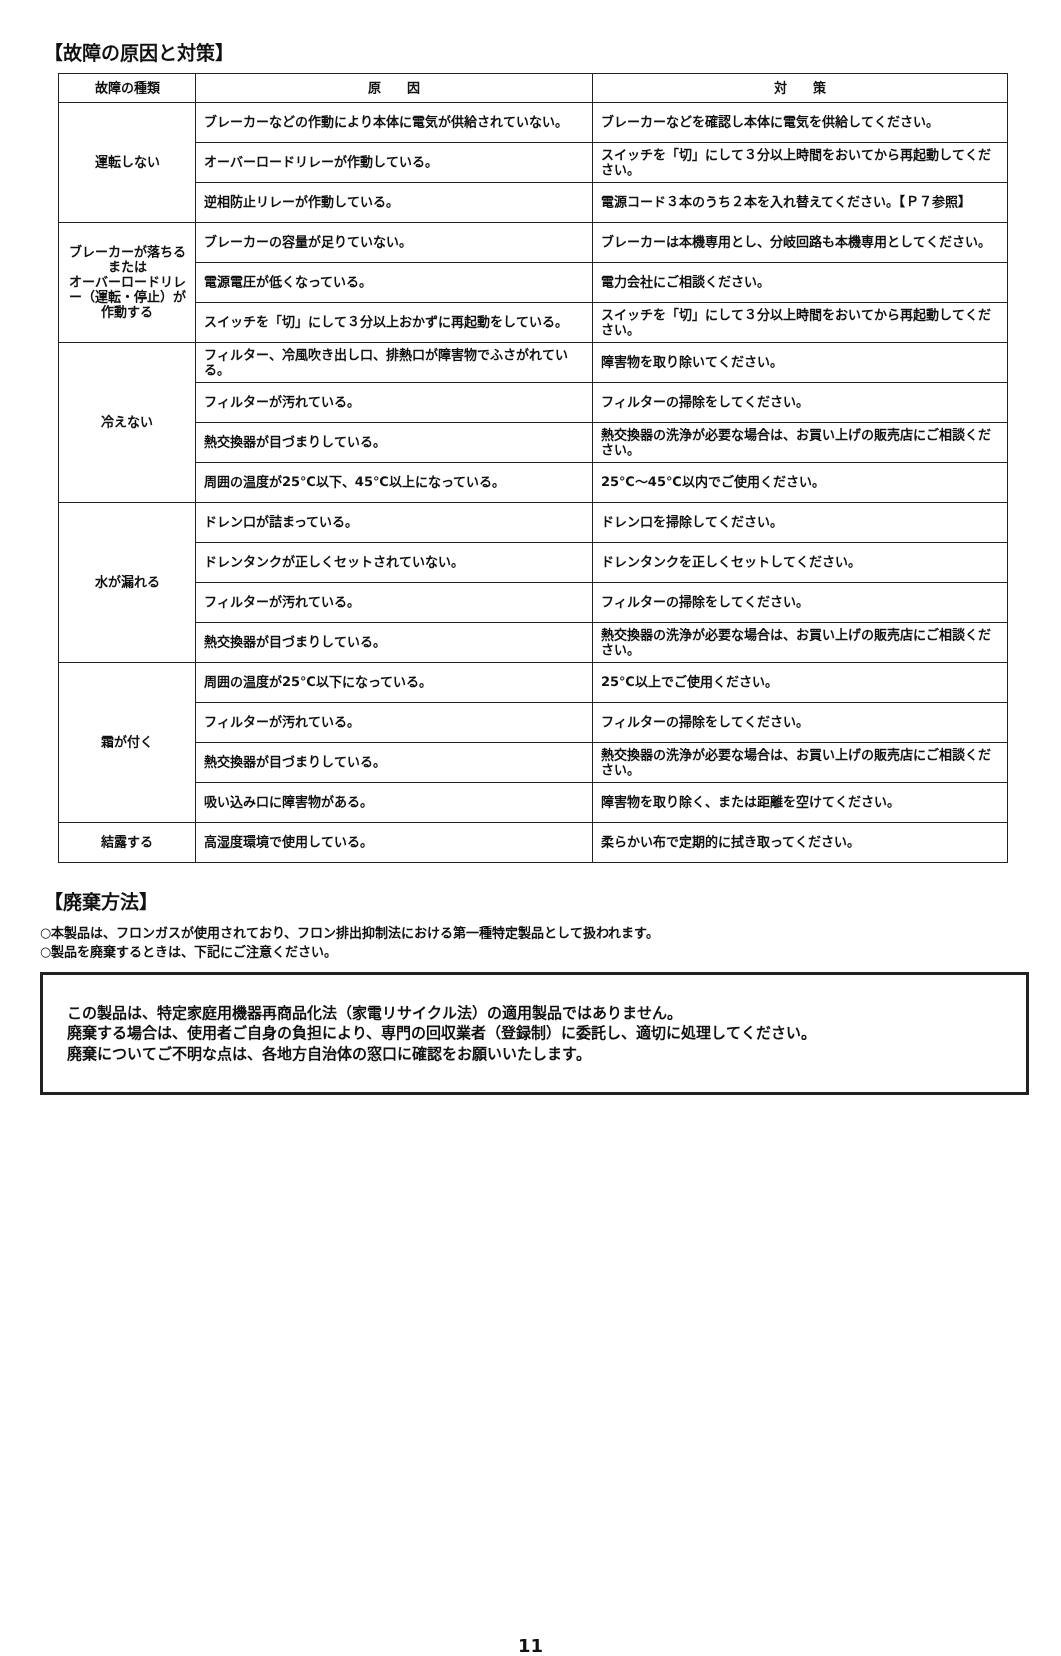【故障の原因と対策】
| 故障の種類 | 原 因 | 対 策 |
| --- | --- | --- |
| 運転しない | ブレーカーなどの作動により本体に電気が供給されていない。 | ブレーカーなどを確認し本体に電気を供給してください。 |
| | オーバーロードリレーが作動している。 | スイッチを「切」にして３分以上時間をおいてから再起動してください。 |
| | 逆相防止リレーが作動している。 | 電源コード３本のうち２本を入れ替えてください。【Ｐ７参照】 |
| ブレーカーが落ちる または オーバーロードリレー（運転・停止）が作動する | ブレーカーの容量が足りていない。 | ブレーカーは本機専用とし、分岐回路も本機専用としてください。 |
| | 電源電圧が低くなっている。 | 電力会社にご相談ください。 |
| | スイッチを「切」にして３分以上おかずに再起動をしている。 | スイッチを「切」にして３分以上時間をおいてから再起動してください。 |
| 冷えない | フィルター、冷風吹き出し口、排熱口が障害物でふさがれている。 | 障害物を取り除いてください。 |
| | フィルターが汚れている。 | フィルターの掃除をしてください。 |
| | 熱交換器が目づまりしている。 | 熱交換器の洗浄が必要な場合は、お買い上げの販売店にご相談ください。 |
| | 周囲の温度が25℃以下、45℃以上になっている。 | 25℃～45℃以内でご使用ください。 |
| 水が漏れる | ドレン口が詰まっている。 | ドレン口を掃除してください。 |
| | ドレンタンクが正しくセットされていない。 | ドレンタンクを正しくセットしてください。 |
| | フィルターが汚れている。 | フィルターの掃除をしてください。 |
| | 熱交換器が目づまりしている。 | 熱交換器の洗浄が必要な場合は、お買い上げの販売店にご相談ください。 |
| 霜が付く | 周囲の温度が25℃以下になっている。 | 25℃以上でご使用ください。 |
| | フィルターが汚れている。 | フィルターの掃除をしてください。 |
| | 熱交換器が目づまりしている。 | 熱交換器の洗浄が必要な場合は、お買い上げの販売店にご相談ください。 |
| | 吸い込み口に障害物がある。 | 障害物を取り除く、または距離を空けてください。 |
| 結露する | 高湿度環境で使用している。 | 柔らかい布で定期的に拭き取ってください。 |
【廃棄方法】
○本製品は、フロンガスが使用されており、フロン排出抑制法における第一種特定製品として扱われます。
○製品を廃棄するときは、下記にご注意ください。
この製品は、特定家庭用機器再商品化法（家電リサイクル法）の適用製品ではありません。
廃棄する場合は、使用者ご自身の負担により、専門の回収業者（登録制）に委託し、適切に処理してください。
廃棄についてご不明な点は、各地方自治体の窓口に確認をお願いいたします。
11